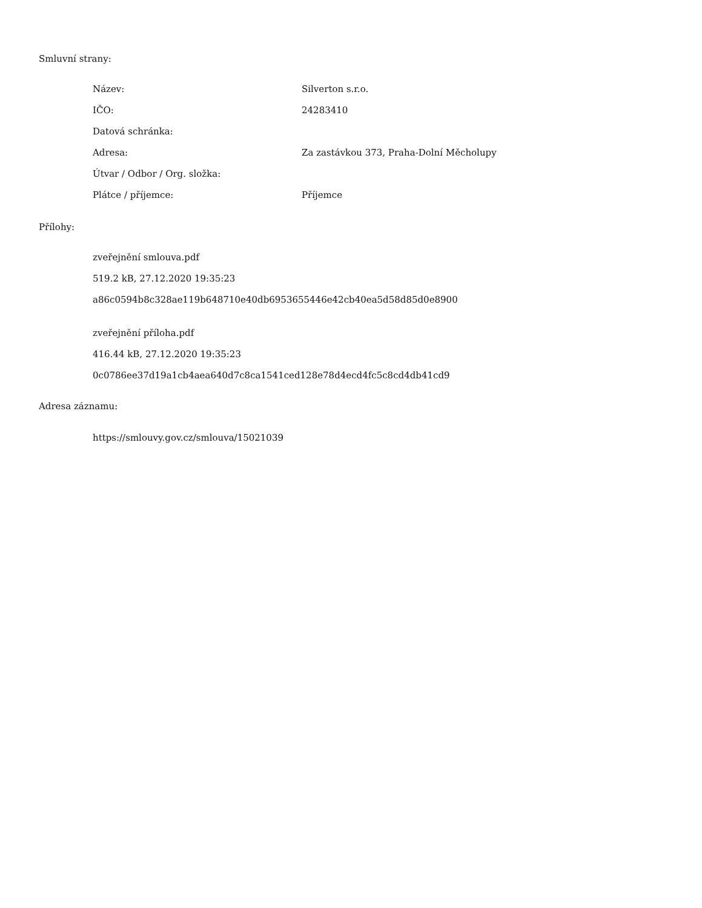Smluvní strany:
| Název: | Silverton s.r.o. |
| IČO: | 24283410 |
| Datová schránka: | |
| Adresa: | Za zastávkou 373, Praha-Dolní Měcholupy |
| Útvar / Odbor / Org. složka: | |
| Plátce / příjemce: | Příjemce |
Přílohy:
zveřejnění smlouva.pdf
519.2 kB, 27.12.2020 19:35:23
a86c0594b8c328ae119b648710e40db6953655446e42cb40ea5d58d85d0e8900
zveřejnění příloha.pdf
416.44 kB, 27.12.2020 19:35:23
0c0786ee37d19a1cb4aea640d7c8ca1541ced128e78d4ecd4fc5c8cd4db41cd9
Adresa záznamu:
https://smlouvy.gov.cz/smlouva/15021039